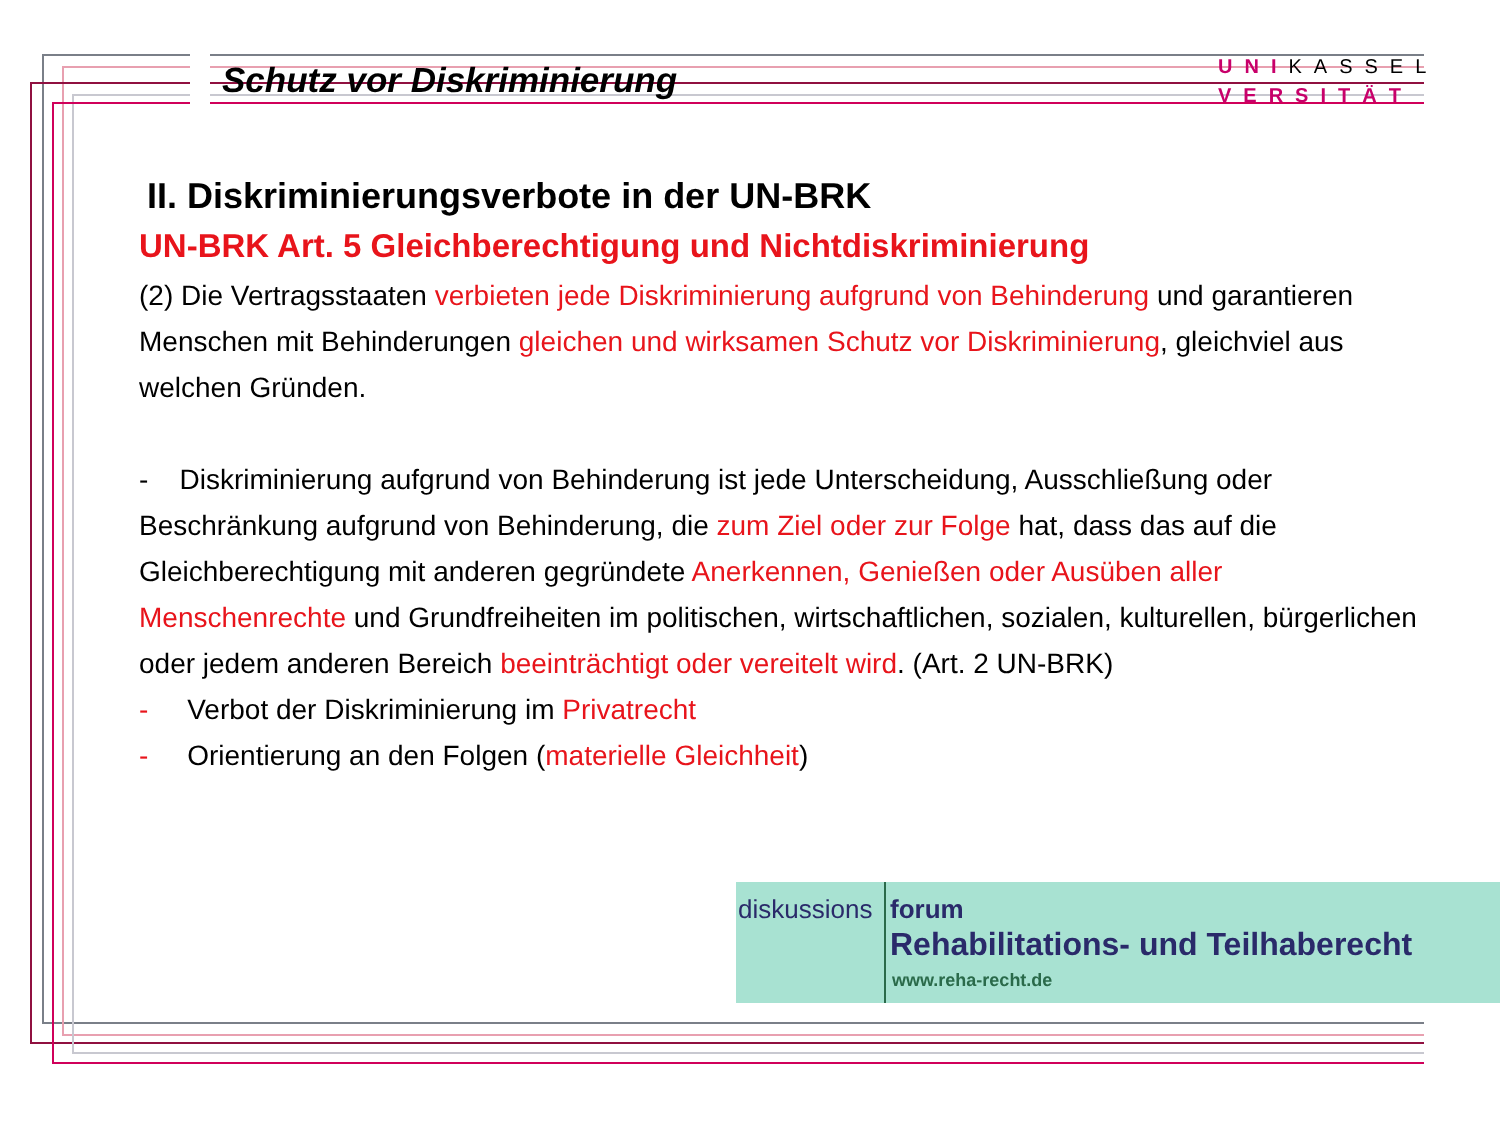Schutz vor Diskriminierung
UNIKASSEL
VERSITÄT
II. Diskriminierungsverbote in der UN-BRK
UN-BRK Art. 5 Gleichberechtigung und Nichtdiskriminierung
(2) Die Vertragsstaaten verbieten jede Diskriminierung aufgrund von Behinderung und garantieren Menschen mit Behinderungen gleichen und wirksamen Schutz vor Diskriminierung, gleichviel aus welchen Gründen.
- Diskriminierung aufgrund von Behinderung ist jede Unterscheidung, Ausschließung oder Beschränkung aufgrund von Behinderung, die zum Ziel oder zur Folge hat, dass das auf die Gleichberechtigung mit anderen gegründete Anerkennen, Genießen oder Ausüben aller Menschenrechte und Grundfreiheiten im politischen, wirtschaftlichen, sozialen, kulturellen, bürgerlichen oder jedem anderen Bereich beeinträchtigt oder vereitelt wird. (Art. 2 UN-BRK)
- Verbot der Diskriminierung im Privatrecht
- Orientierung an den Folgen (materielle Gleichheit)
diskussions forum
Rehabilitations- und Teilhaberecht
www.reha-recht.de